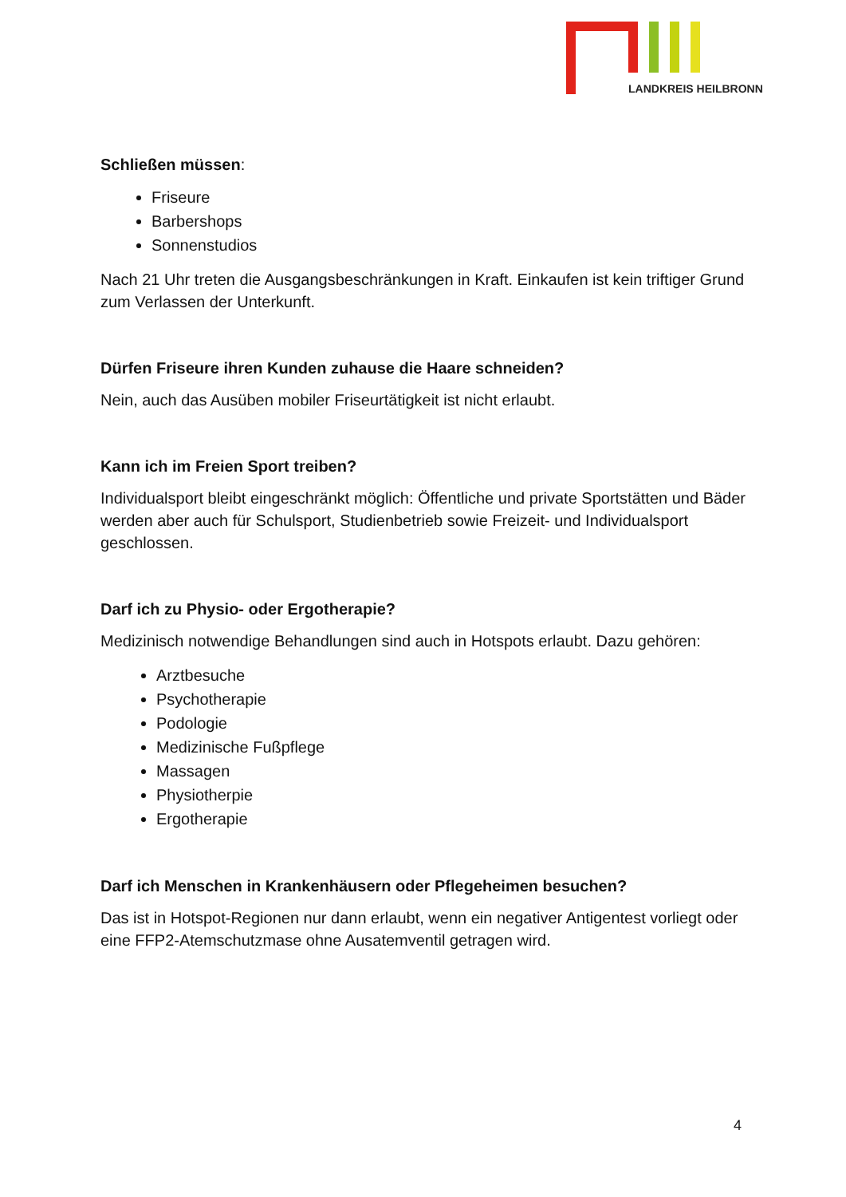LANDKREIS HEILBRONN
Schließen müssen:
Friseure
Barbershops
Sonnenstudios
Nach 21 Uhr treten die Ausgangsbeschränkungen in Kraft. Einkaufen ist kein triftiger Grund zum Verlassen der Unterkunft.
Dürfen Friseure ihren Kunden zuhause die Haare schneiden?
Nein, auch das Ausüben mobiler Friseurtätigkeit ist nicht erlaubt.
Kann ich im Freien Sport treiben?
Individualsport bleibt eingeschränkt möglich: Öffentliche und private Sportstätten und Bäder werden aber auch für Schulsport, Studienbetrieb sowie Freizeit- und Individualsport geschlossen.
Darf ich zu Physio- oder Ergotherapie?
Medizinisch notwendige Behandlungen sind auch in Hotspots erlaubt. Dazu gehören:
Arztbesuche
Psychotherapie
Podologie
Medizinische Fußpflege
Massagen
Physiotherpie
Ergotherapie
Darf ich Menschen in Krankenhäusern oder Pflegeheimen besuchen?
Das ist in Hotspot-Regionen nur dann erlaubt, wenn ein negativer Antigentest vorliegt oder eine FFP2-Atemschutzmase ohne Ausatemventil getragen wird.
4